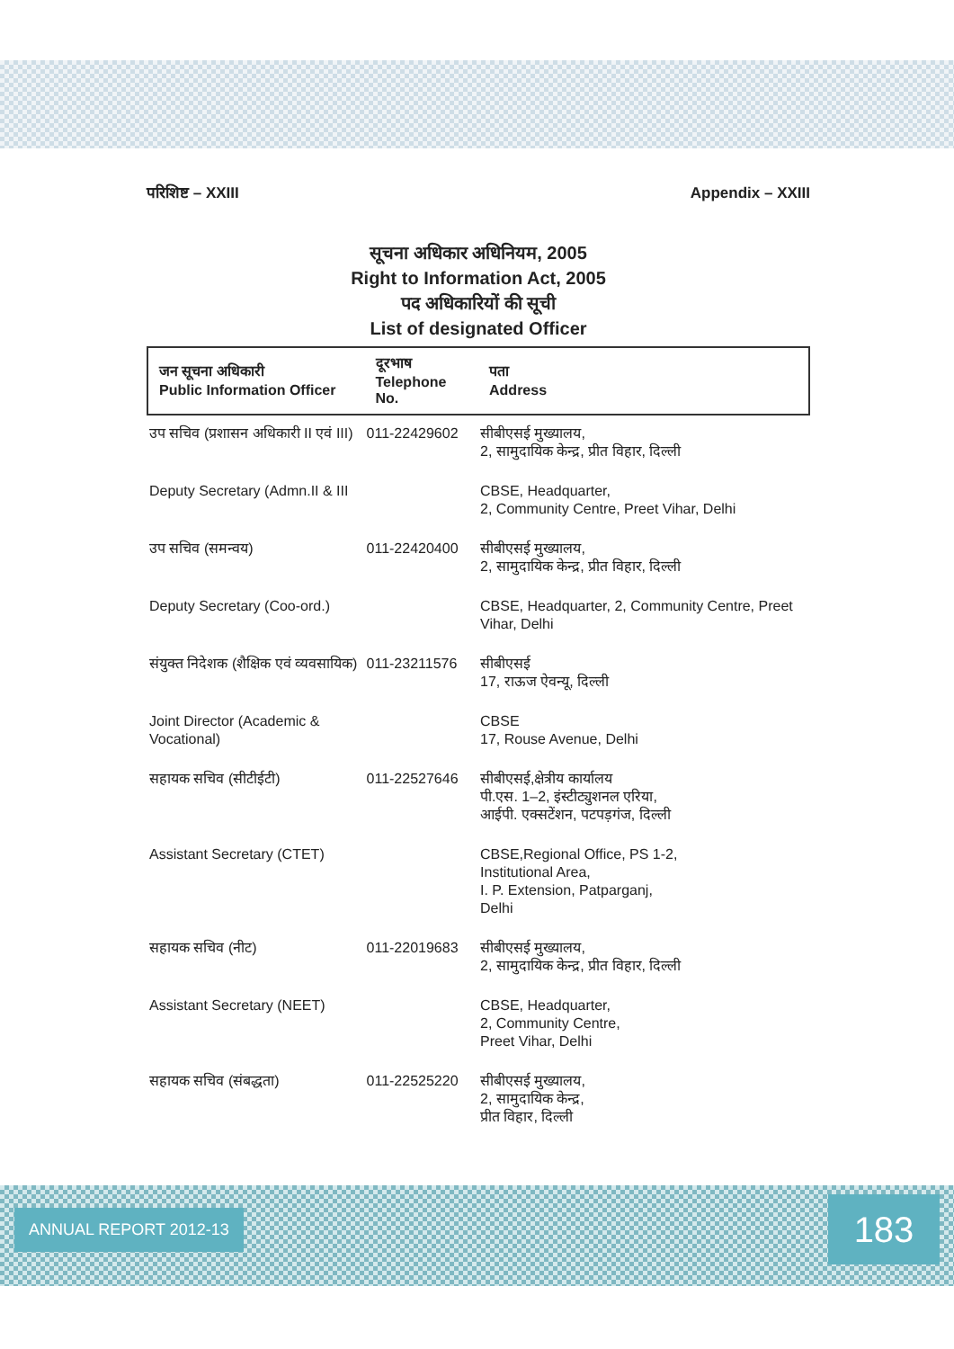परिशिष्ट – XXIII Appendix – XXIII
सूचना अधिकार अधिनियम, 2005
Right to Information Act, 2005
पद अधिकारियों की सूची
List of designated Officer
| जन सूचना अधिकारी Public Information Officer | दूरभाष Telephone No. | पता Address |
| --- | --- | --- |
| उप सचिव (प्रशासन अधिकारी II एवं III) | 011-22429602 | सीबीएसई मुख्यालय, 2, सामुदायिक केन्द्र, प्रीत विहार, दिल्ली |
| Deputy Secretary (Admn.II & III | | CBSE, Headquarter, 2, Community Centre, Preet Vihar, Delhi |
| उप सचिव (समन्वय) | 011-22420400 | सीबीएसई मुख्यालय, 2, सामुदायिक केन्द्र, प्रीत विहार, दिल्ली |
| Deputy Secretary (Coo-ord.) | | CBSE, Headquarter, 2, Community Centre, Preet Vihar, Delhi |
| संयुक्त निदेशक (शैक्षिक एवं व्यवसायिक) | 011-23211576 | सीबीएसई 17, राऊज ऐवन्यू, दिल्ली |
| Joint Director (Academic & Vocational) | | CBSE 17, Rouse Avenue, Delhi |
| सहायक सचिव (सीटीईटी) | 011-22527646 | सीबीएसई,क्षेत्रीय कार्यालय पी.एस. 1–2, इंस्टीट्युशनल एरिया, आईपी. एक्सटेंशन, पटपड़गंज, दिल्ली |
| Assistant Secretary (CTET) | | CBSE,Regional Office, PS 1-2, Institutional Area, I. P. Extension, Patparganj, Delhi |
| सहायक सचिव (नीट) | 011-22019683 | सीबीएसई मुख्यालय, 2, सामुदायिक केन्द्र, प्रीत विहार, दिल्ली |
| Assistant Secretary (NEET) | | CBSE, Headquarter, 2, Community Centre, Preet Vihar, Delhi |
| सहायक सचिव (संबद्धता) | 011-22525220 | सीबीएसई मुख्यालय, 2, सामुदायिक केन्द्र, प्रीत विहार, दिल्ली |
ANNUAL REPORT 2012-13 183